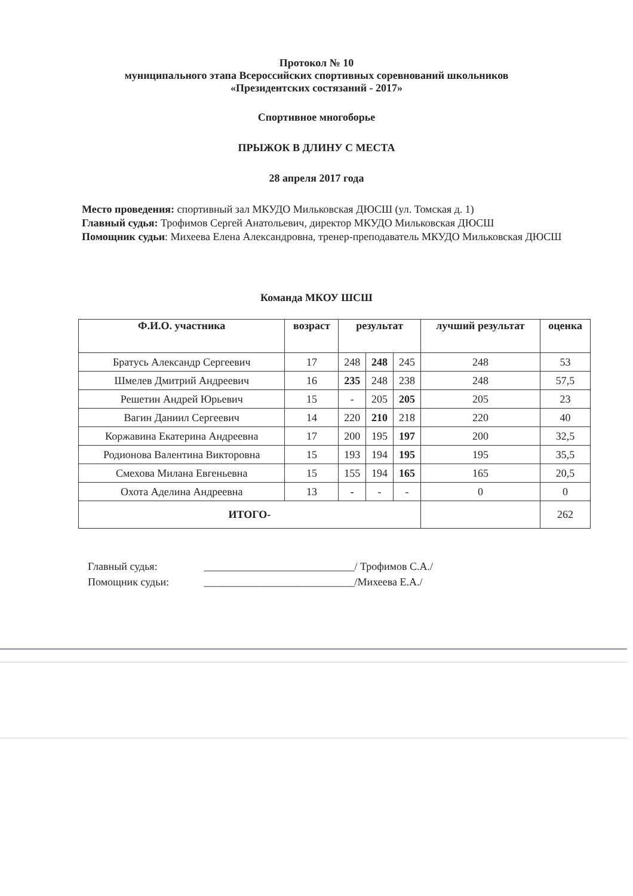Протокол № 10
муниципального этапа Всероссийских спортивных соревнований школьников
«Президентских состязаний - 2017»
Спортивное многоборье
ПРЫЖОК В ДЛИНУ С МЕСТА
28 апреля 2017 года
Место проведения: спортивный зал МКУДО Мильковская ДЮСШ (ул. Томская д. 1)
Главный судья: Трофимов Сергей Анатольевич, директор МКУДО Мильковская ДЮСШ
Помощник судьи: Михеева Елена Александровна, тренер-преподаватель МКУДО Мильковская ДЮСШ
Команда МКОУ ШСШ
| Ф.И.О. участника | возраст | результат | | | лучший результат | оценка |
| --- | --- | --- | --- | --- | --- | --- |
| Братусь Александр Сергеевич | 17 | 248 | 248 | 245 | 248 | 53 |
| Шмелев Дмитрий Андреевич | 16 | 235 | 248 | 238 | 248 | 57,5 |
| Решетин Андрей Юрьевич | 15 | - | 205 | 205 | 205 | 23 |
| Вагин Даниил Сергеевич | 14 | 220 | 210 | 218 | 220 | 40 |
| Коржавина Екатерина Андреевна | 17 | 200 | 195 | 197 | 200 | 32,5 |
| Родионова Валентина Викторовна | 15 | 193 | 194 | 195 | 195 | 35,5 |
| Смехова Милана Евгеньевна | 15 | 155 | 194 | 165 | 165 | 20,5 |
| Охота Аделина Андреевна | 13 | - | - | - | 0 | 0 |
| ИТОГО- | | | | | | 262 |
Главный судья: ____________________________/ Трофимов С.А./
Помощник судьи: ____________________________/Михеева Е.А./